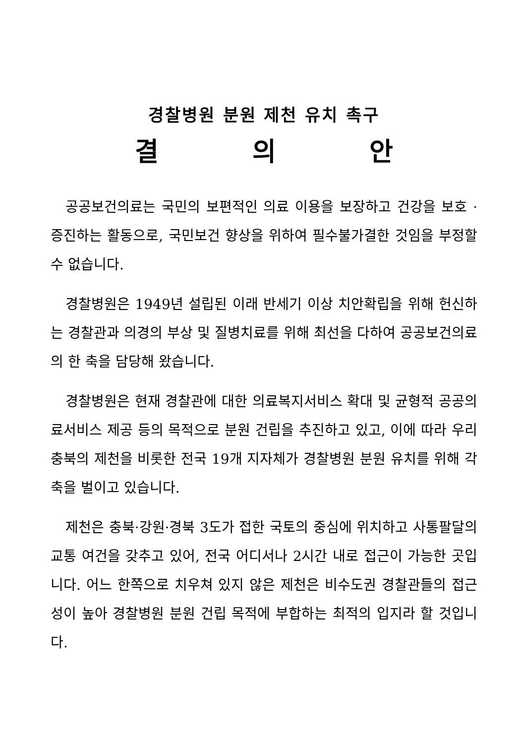경찰병원 분원 제천 유치 촉구
결 의 안
공공보건의료는 국민의 보편적인 의료 이용을 보장하고 건강을 보호 · 증진하는 활동으로, 국민보건 향상을 위하여 필수불가결한 것임을 부정할 수 없습니다.
경찰병원은 1949년 설립된 이래 반세기 이상 치안확립을 위해 헌신하는 경찰관과 의경의 부상 및 질병치료를 위해 최선을 다하여 공공보건의료의 한 축을 담당해 왔습니다.
경찰병원은 현재 경찰관에 대한 의료복지서비스 확대 및 균형적 공공의료서비스 제공 등의 목적으로 분원 건립을 추진하고 있고, 이에 따라 우리 충북의 제천을 비롯한 전국 19개 지자체가 경찰병원 분원 유치를 위해 각축을 벌이고 있습니다.
제천은 충북·강원·경북 3도가 접한 국토의 중심에 위치하고 사통팔달의 교통 여건을 갖추고 있어, 전국 어디서나 2시간 내로 접근이 가능한 곳입니다. 어느 한쪽으로 치우쳐 있지 않은 제천은 비수도권 경찰관들의 접근성이 높아 경찰병원 분원 건립 목적에 부합하는 최적의 입지라 할 것입니다.